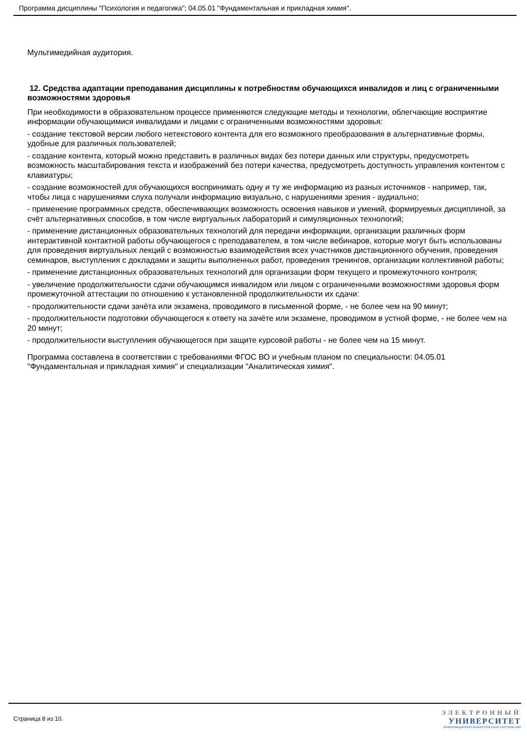Программа дисциплины "Психология и педагогика"; 04.05.01 "Фундаментальная и прикладная химия".
Мультимедийная аудитория.
12. Средства адаптации преподавания дисциплины к потребностям обучающихся инвалидов и лиц с ограниченными возможностями здоровья
При необходимости в образовательном процессе применяются следующие методы и технологии, облегчающие восприятие информации обучающимися инвалидами и лицами с ограниченными возможностями здоровья:
- создание текстовой версии любого нетекстового контента для его возможного преобразования в альтернативные формы, удобные для различных пользователей;
- создание контента, который можно представить в различных видах без потери данных или структуры, предусмотреть возможность масштабирования текста и изображений без потери качества, предусмотреть доступность управления контентом с клавиатуры;
- создание возможностей для обучающихся воспринимать одну и ту же информацию из разных источников - например, так, чтобы лица с нарушениями слуха получали информацию визуально, с нарушениями зрения - аудиально;
- применение программных средств, обеспечивающих возможность освоения навыков и умений, формируемых дисциплиной, за счёт альтернативных способов, в том числе виртуальных лабораторий и симуляционных технологий;
- применение дистанционных образовательных технологий для передачи информации, организации различных форм интерактивной контактной работы обучающегося с преподавателем, в том числе вебинаров, которые могут быть использованы для проведения виртуальных лекций с возможностью взаимодействия всех участников дистанционного обучения, проведения семинаров, выступления с докладами и защиты выполненных работ, проведения тренингов, организации коллективной работы;
- применение дистанционных образовательных технологий для организации форм текущего и промежуточного контроля;
- увеличение продолжительности сдачи обучающимся инвалидом или лицом с ограниченными возможностями здоровья форм промежуточной аттестации по отношению к установленной продолжительности их сдачи:
- продолжительности сдачи зачёта или экзамена, проводимого в письменной форме, - не более чем на 90 минут;
- продолжительности подготовки обучающегося к ответу на зачёте или экзамене, проводимом в устной форме, - не более чем на 20 минут;
- продолжительности выступления обучающегося при защите курсовой работы - не более чем на 15 минут.
Программа составлена в соответствии с требованиями ФГОС ВО и учебным планом по специальности: 04.05.01 "Фундаментальная и прикладная химия" и специализации "Аналитическая химия".
Страница 8 из 10.
ЭЛЕКТРОННЫЙ
УНИВЕРСИТЕТ
ИНФОРМАЦИОННО-АНАЛИТИЧЕСКАЯ СИСТЕМА КФУ